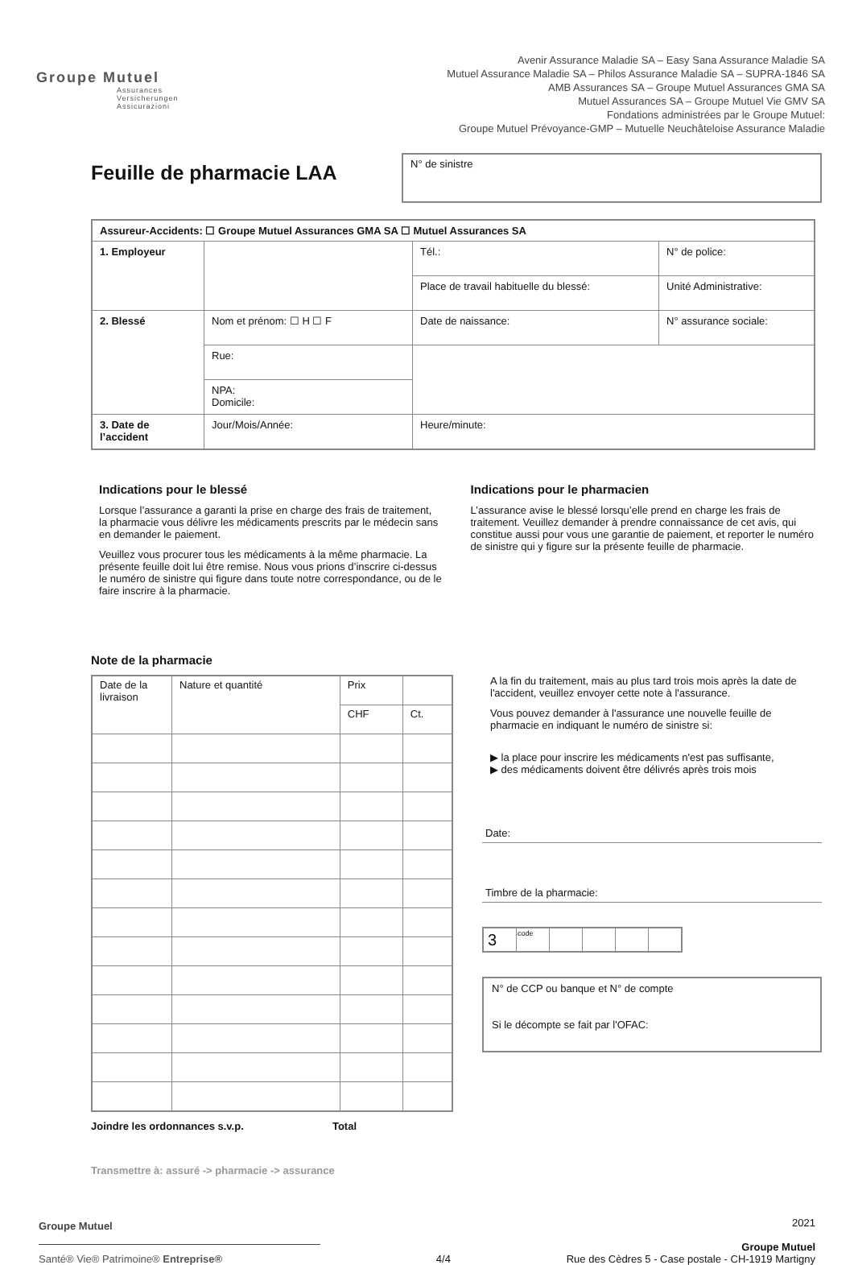Groupe Mutuel
Assurances
Versicherungen
Assicurazioni
Avenir Assurance Maladie SA – Easy Sana Assurance Maladie SA
Mutuel Assurance Maladie SA – Philos Assurance Maladie SA – SUPRA-1846 SA
AMB Assurances SA – Groupe Mutuel Assurances GMA SA
Mutuel Assurances SA – Groupe Mutuel Vie GMV SA
Fondations administrées par le Groupe Mutuel:
Groupe Mutuel Prévoyance-GMP – Mutuelle Neuchâteloise Assurance Maladie
Feuille de pharmacie LAA
N° de sinistre
| Assureur-Accidents: ☐ Groupe Mutuel Assurances GMA SA ☐ Mutuel Assurances SA | | | |
| 1. Employeur | | Tél.: | N° de police: |
| | | Place de travail habituelle du blessé: | Unité Administrative: |
| 2. Blessé | Nom et prénom: ☐ H ☐ F | Date de naissance: | N° assurance sociale: |
| | Rue: | | |
| | NPA: Domicile: | | |
| 3. Date de l’accident | Jour/Mois/Année: | Heure/minute: | |
Indications pour le blessé
Lorsque l’assurance a garanti la prise en charge des frais de traitement, la pharmacie vous délivre les médicaments prescrits par le médecin sans en demander le paiement.
Veuillez vous procurer tous les médicaments à la même pharmacie. La présente feuille doit lui être remise. Nous vous prions d’inscrire ci-dessus le numéro de sinistre qui figure dans toute notre correspondance, ou de le faire inscrire à la pharmacie.
Indications pour le pharmacien
L’assurance avise le blessé lorsqu’elle prend en charge les frais de traitement. Veuillez demander à prendre connaissance de cet avis, qui constitue aussi pour vous une garantie de paiement, et reporter le numéro de sinistre qui y figure sur la présente feuille de pharmacie.
Note de la pharmacie
| Date de la livraison | Nature et quantité | Prix | |
| --- | --- | --- | --- |
| | | CHF | Ct. |
Joindre les ordonnances s.v.p. Total
Transmettre à: assuré -> pharmacie -> assurance
A la fin du traitement, mais au plus tard trois mois après la date de l'accident, veuillez envoyer cette note à l'assurance.
Vous pouvez demander à l'assurance une nouvelle feuille de pharmacie en indiquant le numéro de sinistre si:
▶ la place pour inscrire les médicaments n'est pas suffisante,
▶ des médicaments doivent être délivrés après trois mois
Date:
Timbre de la pharmacie:
| 3 | code | | | | |
N° de CCP ou banque et N° de compte
Si le décompte se fait par l'OFAC:
Groupe Mutuel
Santé® Vie® Patrimoine® Entreprise®
4/4
2021
Groupe Mutuel
Rue des Cèdres 5 - Case postale - CH-1919 Martigny